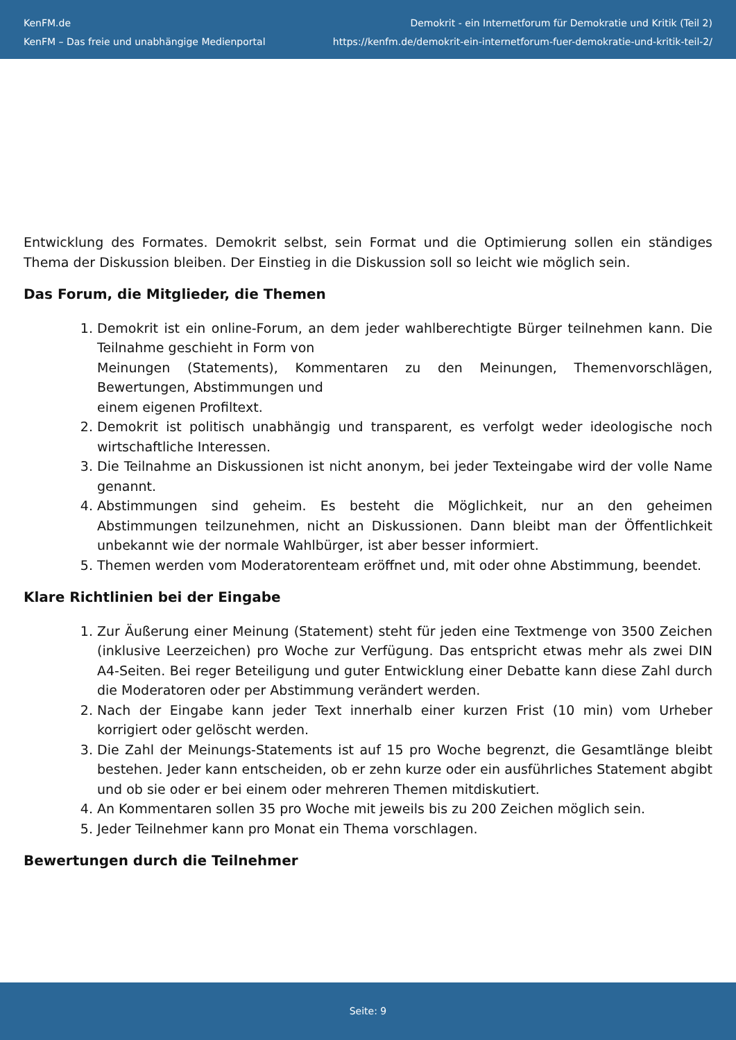KenFM.de
KenFM – Das freie und unabhängige Medienportal
Demokrit - ein Internetforum für Demokratie und Kritik (Teil 2)
https://kenfm.de/demokrit-ein-internetforum-fuer-demokratie-und-kritik-teil-2/
Entwicklung des Formates. Demokrit selbst, sein Format und die Optimierung sollen ein ständiges Thema der Diskussion bleiben. Der Einstieg in die Diskussion soll so leicht wie möglich sein.
Das Forum, die Mitglieder, die Themen
1. Demokrit ist ein online-Forum, an dem jeder wahlberechtigte Bürger teilnehmen kann. Die Teilnahme geschieht in Form von
Meinungen (Statements), Kommentaren zu den Meinungen, Themenvorschlägen, Bewertungen, Abstimmungen und
einem eigenen Profiltext.
2. Demokrit ist politisch unabhängig und transparent, es verfolgt weder ideologische noch wirtschaftliche Interessen.
3. Die Teilnahme an Diskussionen ist nicht anonym, bei jeder Texteingabe wird der volle Name genannt.
4. Abstimmungen sind geheim. Es besteht die Möglichkeit, nur an den geheimen Abstimmungen teilzunehmen, nicht an Diskussionen. Dann bleibt man der Öffentlichkeit unbekannt wie der normale Wahlbürger, ist aber besser informiert.
5. Themen werden vom Moderatorenteam eröffnet und, mit oder ohne Abstimmung, beendet.
Klare Richtlinien bei der Eingabe
1. Zur Äußerung einer Meinung (Statement) steht für jeden eine Textmenge von 3500 Zeichen (inklusive Leerzeichen) pro Woche zur Verfügung. Das entspricht etwas mehr als zwei DIN A4-Seiten. Bei reger Beteiligung und guter Entwicklung einer Debatte kann diese Zahl durch die Moderatoren oder per Abstimmung verändert werden.
2. Nach der Eingabe kann jeder Text innerhalb einer kurzen Frist (10 min) vom Urheber korrigiert oder gelöscht werden.
3. Die Zahl der Meinungs-Statements ist auf 15 pro Woche begrenzt, die Gesamtlänge bleibt bestehen. Jeder kann entscheiden, ob er zehn kurze oder ein ausführliches Statement abgibt und ob sie oder er bei einem oder mehreren Themen mitdiskutiert.
4. An Kommentaren sollen 35 pro Woche mit jeweils bis zu 200 Zeichen möglich sein.
5. Jeder Teilnehmer kann pro Monat ein Thema vorschlagen.
Bewertungen durch die Teilnehmer
Seite: 9